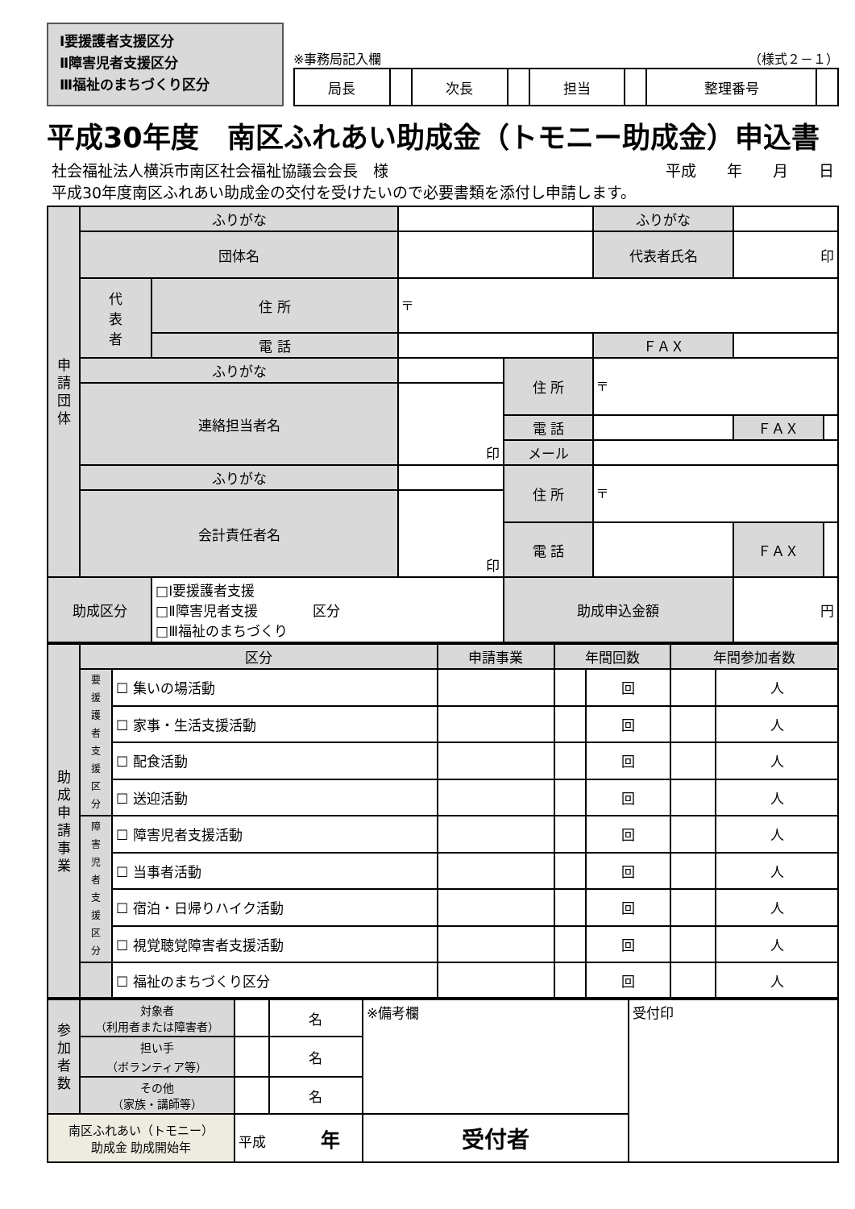Ⅰ要援護者支援区分
Ⅱ障害児者支援区分
Ⅲ福祉のまちづくり区分
※事務局記入欄 （様式２－１）
| 局長 | | 次長 | | 担当 | | 整理番号 | |
平成30年度　南区ふれあい助成金（トモニー助成金）申込書
社会福祉法人横浜市南区社会福祉協議会会長　様 平成　　年　　月　　日
平成30年度南区ふれあい助成金の交付を受けたいので必要書類を添付し申請します。
| 申 請 団 体 | ふりがな | | | | ふりがな | | | |
| | 団体名 | | | | 代表者氏名 | | 印 | |
| | 代 表 者 | 住 所 | 〒 | | | | | |
| | | 電 話 | | | ＦＡＸ | | | |
| | ふりがな | | | 住 所 | 〒 | | | |
| | 連絡担当者名 | | 印 | | | | | |
| | | | | 電 話 | | | ＦＡＸ | |
| | | | | メール | | | | |
| | ふりがな | | | 住 所 | 〒 | | | |
| | 会計責任者名 | | 印 | | | | | |
| | | | | 電 話 | | | ＦＡＸ | |
| 助成区分 | | □Ⅰ要援護者支援 □Ⅱ障害児者支援 区分 □Ⅲ福祉のまちづくり | | 助成申込金額 | | 円 | | |
| 助 成 申 請 事 業 | 区分 | | 申請事業 | 年間回数 | | 年間参加者数 | |
| | 要 援 護 者 支 援 区 分 | ☐ 集いの場活動 | | | 回 | | 人 |
| | | ☐ 家事・生活支援活動 | | | 回 | | 人 |
| | | ☐ 配食活動 | | | 回 | | 人 |
| | | ☐ 送迎活動 | | | 回 | | 人 |
| | 障 害 児 者 支 援 区 分 | ☐ 障害児者支援活動 | | | 回 | | 人 |
| | | ☐ 当事者活動 | | | 回 | | 人 |
| | | ☐ 宿泊・日帰りハイク活動 | | | 回 | | 人 |
| | | ☐ 視覚聴覚障害者支援活動 | | | 回 | | 人 |
| | | ☐ 福祉のまちづくり区分 | | | 回 | | 人 |
| 参 加 者 数 | 対象者 （利用者または障害者） | | 名 | ※備考欄 | 受付印 |
| | 担い手 （ボランティア等） | | 名 | | |
| | その他 （家族・講師等） | | 名 | | |
| 南区ふれあい（トモニー） 助成金 助成開始年 | | 平成 年 | | 受付者 | |